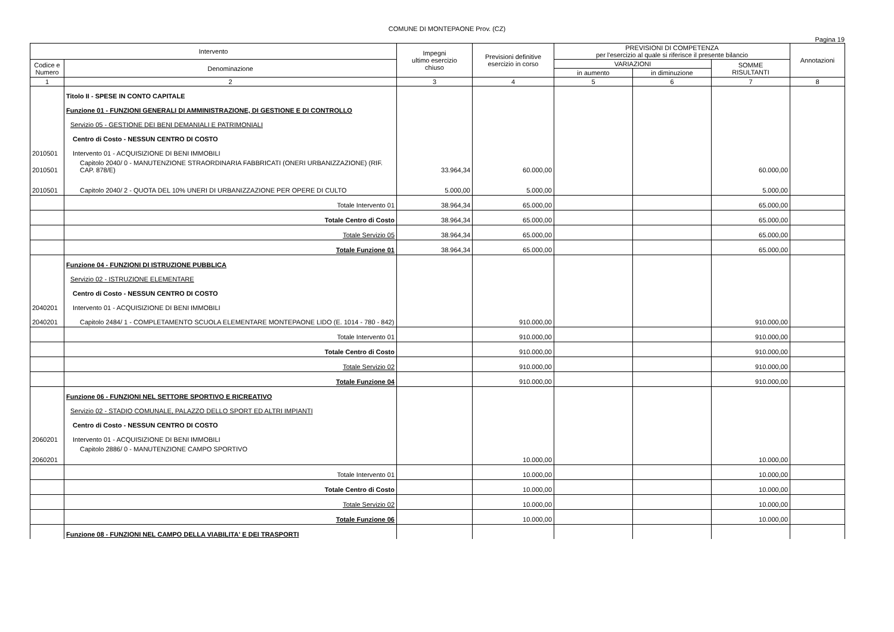COMUNE DI MONTEPAONE Prov. (CZ)
Pagina 19
| Intervento | | Impegni ultimo esercizio chiuso | Previsioni definitive esercizio in corso | PREVISIONI DI COMPETENZA per l'esercizio al quale si riferisce il presente bilancio | | | Annotazioni |
| --- | --- | --- | --- | --- | --- | --- | --- |
| Codice e Numero | Denominazione | | | VARIAZIONI | | SOMME RISULTANTI | |
| | | | | in aumento | in diminuzione | | |
| 1 | 2 | 3 | 4 | 5 | 6 | 7 | 8 |
| | Titolo II - SPESE IN CONTO CAPITALE | | | | | | |
| | Funzione 01 - FUNZIONI GENERALI DI AMMINISTRAZIONE, DI GESTIONE E DI CONTROLLO | | | | | | |
| | Servizio 05 - GESTIONE DEI BENI DEMANIALI E PATRIMONIALI | | | | | | |
| | Centro di Costo - NESSUN CENTRO DI COSTO | | | | | | |
| 2010501 | Intervento 01 - ACQUISIZIONE DI BENI IMMOBILI | | | | | | |
| 2010501 | Capitolo 2040/ 0 - MANUTENZIONE STRAORDINARIA FABBRICATI (ONERI URBANIZZAZIONE) (RIF. CAP. 878/E) | 33.964,34 | 60.000,00 | | | 60.000,00 | |
| 2010501 | Capitolo 2040/ 2 - QUOTA DEL 10% UNERI DI URBANIZZAZIONE PER OPERE DI CULTO | 5.000,00 | 5.000,00 | | | 5.000,00 | |
| | Totale Intervento 01 | 38.964,34 | 65.000,00 | | | 65.000,00 | |
| | Totale Centro di Costo | 38.964,34 | 65.000,00 | | | 65.000,00 | |
| | Totale Servizio 05 | 38.964,34 | 65.000,00 | | | 65.000,00 | |
| | Totale Funzione 01 | 38.964,34 | 65.000,00 | | | 65.000,00 | |
| | Funzione 04 - FUNZIONI DI ISTRUZIONE PUBBLICA | | | | | | |
| | Servizio 02 - ISTRUZIONE ELEMENTARE | | | | | | |
| | Centro di Costo - NESSUN CENTRO DI COSTO | | | | | | |
| 2040201 | Intervento 01 - ACQUISIZIONE DI BENI IMMOBILI | | | | | | |
| 2040201 | Capitolo 2484/ 1 - COMPLETAMENTO SCUOLA ELEMENTARE MONTEPAONE LIDO (E. 1014 - 780 - 842) | | 910.000,00 | | | 910.000,00 | |
| | Totale Intervento 01 | | 910.000,00 | | | 910.000,00 | |
| | Totale Centro di Costo | | 910.000,00 | | | 910.000,00 | |
| | Totale Servizio 02 | | 910.000,00 | | | 910.000,00 | |
| | Totale Funzione 04 | | 910.000,00 | | | 910.000,00 | |
| | Funzione 06 - FUNZIONI NEL SETTORE SPORTIVO E RICREATIVO | | | | | | |
| | Servizio 02 - STADIO COMUNALE, PALAZZO DELLO SPORT ED ALTRI IMPIANTI | | | | | | |
| | Centro di Costo - NESSUN CENTRO DI COSTO | | | | | | |
| 2060201 | Intervento 01 - ACQUISIZIONE DI BENI IMMOBILI | | | | | | |
| 2060201 | Capitolo 2886/ 0 - MANUTENZIONE CAMPO SPORTIVO | | 10.000,00 | | | 10.000,00 | |
| | Totale Intervento 01 | | 10.000,00 | | | 10.000,00 | |
| | Totale Centro di Costo | | 10.000,00 | | | 10.000,00 | |
| | Totale Servizio 02 | | 10.000,00 | | | 10.000,00 | |
| | Totale Funzione 06 | | 10.000,00 | | | 10.000,00 | |
| | Funzione 08 - FUNZIONI NEL CAMPO DELLA VIABILITA' E DEI TRASPORTI | | | | | | |